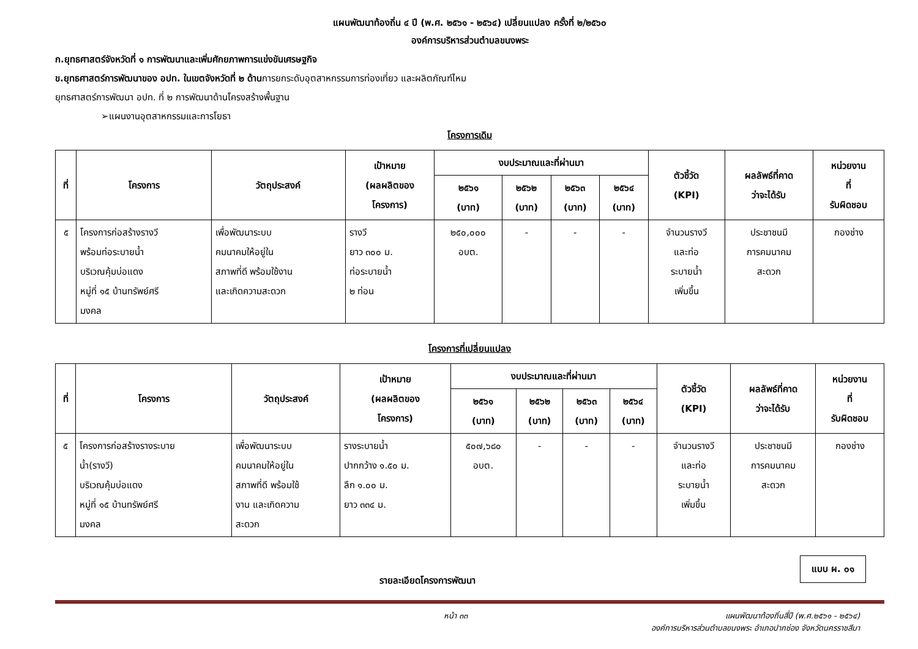แผนพัฒนาท้องถิ่น ๔ ปี (พ.ศ. ๒๕๖๑ - ๒๕๖๔) เปลี่ยนแปลง ครั้งที่ ๒/๒๕๖๐
องค์การบริหารส่วนตำบลขนงพระ
ก.ยุทธศาสตร์จังหวัดที่ ๑ การพัฒนาและเพิ่มศักยภาพการแข่งขันเศรษฐกิจ
ข.ยุทธศาสตร์การพัฒนาของ อปท. ในเขตจังหวัดที่ ๒ ด้านการยกระดับอุตสาหกรรมการท่องเที่ยว และผลิตภัณฑ์ไหม
ยุทธศาสตร์การพัฒนา อปท. ที่ ๒ การพัฒนาด้านโครงสร้างพื้นฐาน
➢แผนงานอุตสาหกรรมและการโยธา
โครงการเดิม
| ที่ | โครงการ | วัตถุประสงค์ | เป้าหมาย (ผลผลิตของ โครงการ) | งบประมาณและที่ผ่านมา | | | | ตัวชี้วัด (KPI) | ผลลัพธ์ที่คาด ว่าจะได้รับ | หน่วยงาน ที่ รับผิดชอบ |
| --- | --- | --- | --- | --- | --- | --- | --- | --- | --- | --- |
| | | | | ๒๕๖๑ (บาท) | ๒๕๖๒ (บาท) | ๒๕๖๓ (บาท) | ๒๕๖๔ (บาท) | | | |
| ๕ | โครงการก่อสร้างรางวี พร้อมท่อระบายน้ำ บริเวณคุ้มบ่อแดง หมู่ที่ ๑๕ บ้านทรัพย์ศรี มงคล | เพื่อพัฒนาระบบ คมนาคมให้อยู่ใน สภาพที่ดี พร้อมใช้งาน และเกิดความสะดวก | รางวี ยาว ๓๐๐ ม. ท่อระบายน้ำ ๒ ท่อน | ๒๕๐,๐๐๐ อบต. | - | - | - | จำนวนรางวี และท่อ ระบายน้ำ เพิ่มขึ้น | ประชาชนมี การคมนาคม สะดวก | กองช่าง |
โครงการที่เปลี่ยนแปลง
| ที่ | โครงการ | วัตถุประสงค์ | เป้าหมาย (ผลผลิตของ โครงการ) | งบประมาณและที่ผ่านมา | | | | ตัวชี้วัด (KPI) | ผลลัพธ์ที่คาด ว่าจะได้รับ | หน่วยงาน ที่ รับผิดชอบ |
| --- | --- | --- | --- | --- | --- | --- | --- | --- | --- | --- |
| | | | | ๒๕๖๑ (บาท) | ๒๕๖๒ (บาท) | ๒๕๖๓ (บาท) | ๒๕๖๔ (บาท) | | | |
| ๕ | โครงการก่อสร้างรางระบาย น้ำ(รางวี) บริเวณคุ้มบ่อแดง หมู่ที่ ๑๕ บ้านทรัพย์ศรี มงคล | เพื่อพัฒนาระบบ คมนาคมให้อยู่ใน สภาพที่ดี พร้อมใช้ งาน และเกิดความ สะดวก | รางระบายน้ำ ปากกว้าง ๑.๕๐ ม. ลึก ๑.๐๐ ม. ยาว ๓๓๔ ม. | ๕๐๗,๖๘๐ อบต. | - | - | - | จำนวนรางวี และท่อ ระบายน้ำ เพิ่มขึ้น | ประชาชนมี การคมนาคม สะดวก | กองช่าง |
แบบ ผ. ๐๑
รายละเอียดโครงการพัฒนา
หน้า ๓๓ แผนพัฒนาท้องถิ่นสี่ปี (พ.ศ.๒๕๖๑ - ๒๕๖๔)
องค์การบริหารส่วนตำบลขนงพระ อำเภอปากช่อง จังหวัดนครราชสีมา